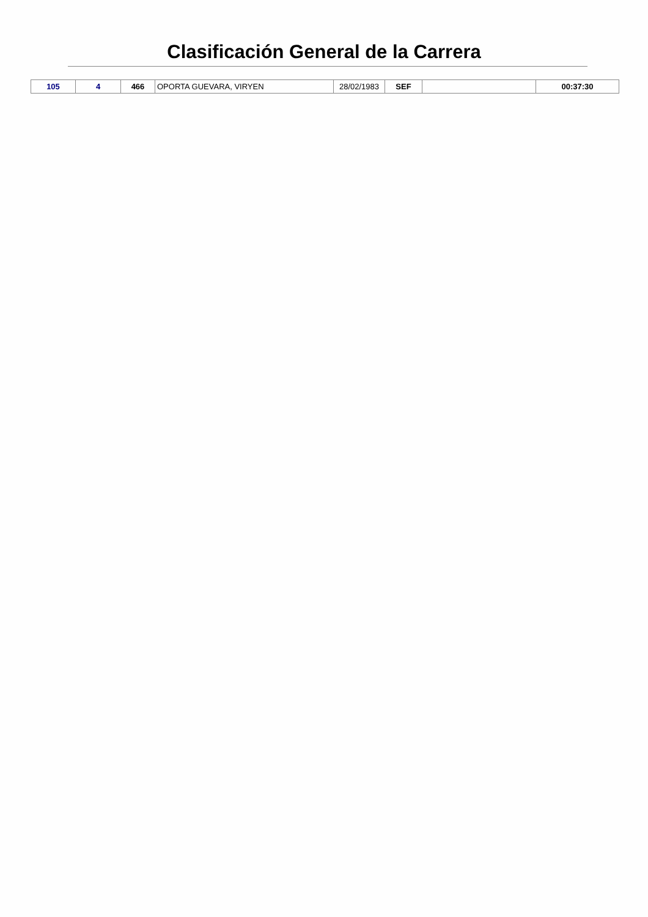Clasificación General de la Carrera
| 105 | 4 | 466 | OPORTA GUEVARA, VIRYEN | 28/02/1983 | SEF | | 00:37:30 |